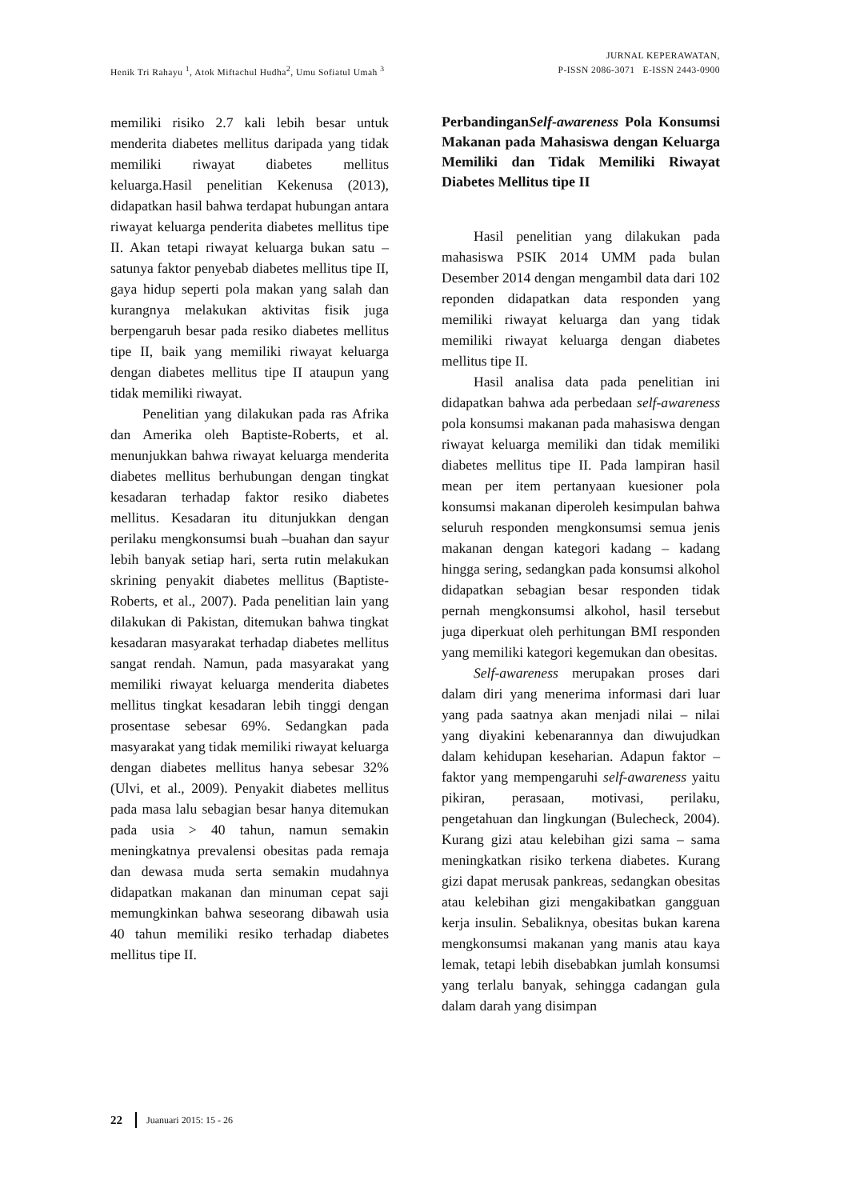Henik Tri Rahayu <sup>1</sup>, Atok Miftachul Hudha<sup>2</sup>, Umu Sofiatul Umah <sup>3</sup>
JURNAL KEPERAWATAN,
P-ISSN 2086-3071 E-ISSN 2443-0900
memiliki risiko 2.7 kali lebih besar untuk menderita diabetes mellitus daripada yang tidak memiliki riwayat diabetes mellitus keluarga.Hasil penelitian Kekenusa (2013), didapatkan hasil bahwa terdapat hubungan antara riwayat keluarga penderita diabetes mellitus tipe II. Akan tetapi riwayat keluarga bukan satu – satunya faktor penyebab diabetes mellitus tipe II, gaya hidup seperti pola makan yang salah dan kurangnya melakukan aktivitas fisik juga berpengaruh besar pada resiko diabetes mellitus tipe II, baik yang memiliki riwayat keluarga dengan diabetes mellitus tipe II ataupun yang tidak memiliki riwayat.
Penelitian yang dilakukan pada ras Afrika dan Amerika oleh Baptiste-Roberts, et al. menunjukkan bahwa riwayat keluarga menderita diabetes mellitus berhubungan dengan tingkat kesadaran terhadap faktor resiko diabetes mellitus. Kesadaran itu ditunjukkan dengan perilaku mengkonsumsi buah –buahan dan sayur lebih banyak setiap hari, serta rutin melakukan skrining penyakit diabetes mellitus (Baptiste-Roberts, et al., 2007). Pada penelitian lain yang dilakukan di Pakistan, ditemukan bahwa tingkat kesadaran masyarakat terhadap diabetes mellitus sangat rendah. Namun, pada masyarakat yang memiliki riwayat keluarga menderita diabetes mellitus tingkat kesadaran lebih tinggi dengan prosentase sebesar 69%. Sedangkan pada masyarakat yang tidak memiliki riwayat keluarga dengan diabetes mellitus hanya sebesar 32% (Ulvi, et al., 2009). Penyakit diabetes mellitus pada masa lalu sebagian besar hanya ditemukan pada usia > 40 tahun, namun semakin meningkatnya prevalensi obesitas pada remaja dan dewasa muda serta semakin mudahnya didapatkan makanan dan minuman cepat saji memungkinkan bahwa seseorang dibawah usia 40 tahun memiliki resiko terhadap diabetes mellitus tipe II.
PerbandinganSelf-awareness Pola Konsumsi Makanan pada Mahasiswa dengan Keluarga Memiliki dan Tidak Memiliki Riwayat Diabetes Mellitus tipe II
Hasil penelitian yang dilakukan pada mahasiswa PSIK 2014 UMM pada bulan Desember 2014 dengan mengambil data dari 102 reponden didapatkan data responden yang memiliki riwayat keluarga dan yang tidak memiliki riwayat keluarga dengan diabetes mellitus tipe II.
Hasil analisa data pada penelitian ini didapatkan bahwa ada perbedaan self-awareness pola konsumsi makanan pada mahasiswa dengan riwayat keluarga memiliki dan tidak memiliki diabetes mellitus tipe II. Pada lampiran hasil mean per item pertanyaan kuesioner pola konsumsi makanan diperoleh kesimpulan bahwa seluruh responden mengkonsumsi semua jenis makanan dengan kategori kadang – kadang hingga sering, sedangkan pada konsumsi alkohol didapatkan sebagian besar responden tidak pernah mengkonsumsi alkohol, hasil tersebut juga diperkuat oleh perhitungan BMI responden yang memiliki kategori kegemukan dan obesitas.
Self-awareness merupakan proses dari dalam diri yang menerima informasi dari luar yang pada saatnya akan menjadi nilai – nilai yang diyakini kebenarannya dan diwujudkan dalam kehidupan keseharian. Adapun faktor – faktor yang mempengaruhi self-awareness yaitu pikiran, perasaan, motivasi, perilaku, pengetahuan dan lingkungan (Bulecheck, 2004). Kurang gizi atau kelebihan gizi sama – sama meningkatkan risiko terkena diabetes. Kurang gizi dapat merusak pankreas, sedangkan obesitas atau kelebihan gizi mengakibatkan gangguan kerja insulin. Sebaliknya, obesitas bukan karena mengkonsumsi makanan yang manis atau kaya lemak, tetapi lebih disebabkan jumlah konsumsi yang terlalu banyak, sehingga cadangan gula dalam darah yang disimpan
22 Juanuari 2015: 15 - 26